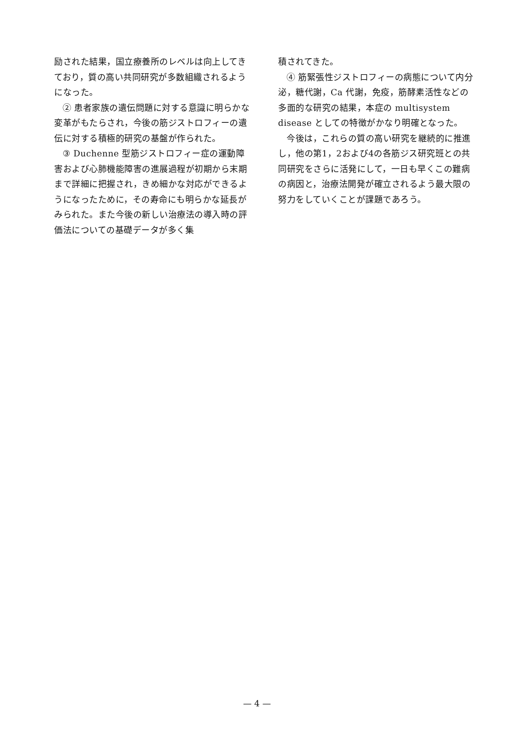励された結果，国立療養所のレベルは向上してきており，質の高い共同研究が多数組織されるようになった。
② 患者家族の遺伝問題に対する意識に明らかな変革がもたらされ，今後の筋ジストロフィーの遺伝に対する積極的研究の基盤が作られた。
③ Duchenne 型筋ジストロフィー症の運動障害および心肺機能障害の進展過程が初期から末期まで詳細に把握され，きめ細かな対応ができるようになったために，その寿命にも明らかな延長がみられた。また今後の新しい治療法の導入時の評価法についての基礎データが多く集
積されてきた。
④ 筋緊張性ジストロフィーの病態について内分泌，糖代謝，Ca 代謝，免疫，筋酵素活性などの多面的な研究の結果，本症の multisystem disease としての特徴がかなり明確となった。
今後は，これらの質の高い研究を継続的に推進し，他の第1，2および4の各筋ジス研究班との共同研究をさらに活発にして，一日も早くこの難病の病因と，治療法開発が確立されるよう最大限の努力をしていくことが課題であろう。
— 4 —